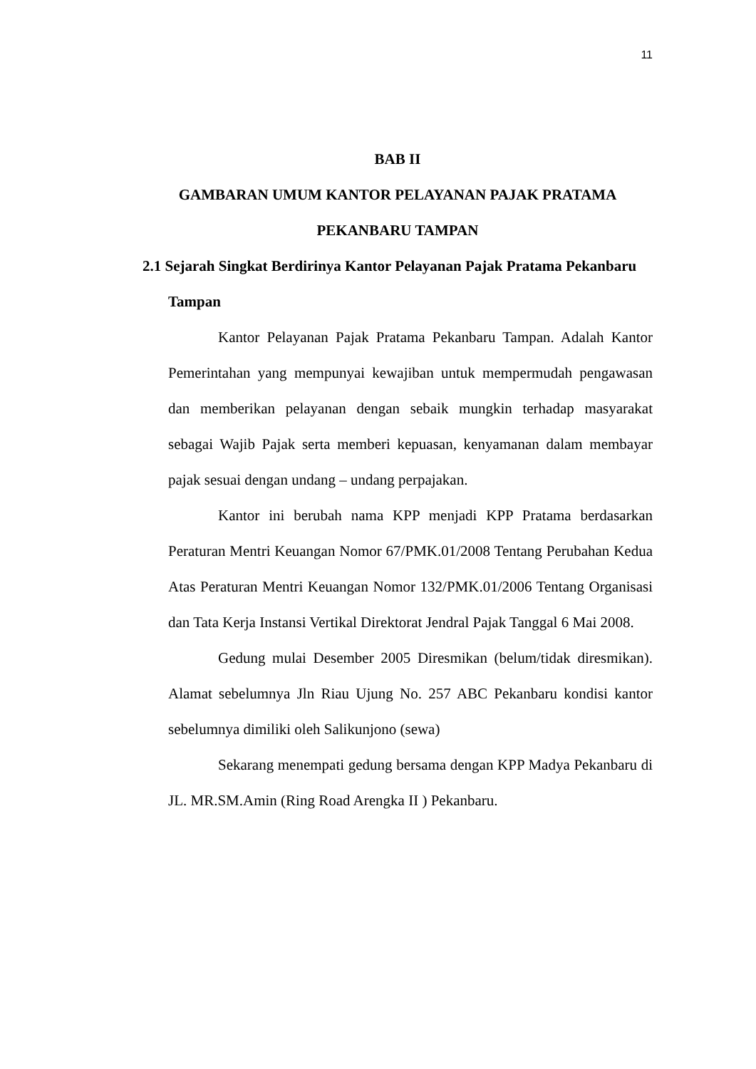11
BAB II
GAMBARAN UMUM KANTOR PELAYANAN PAJAK PRATAMA
PEKANBARU TAMPAN
2.1 Sejarah Singkat Berdirinya Kantor Pelayanan Pajak Pratama Pekanbaru Tampan
Kantor Pelayanan Pajak Pratama Pekanbaru Tampan. Adalah Kantor Pemerintahan yang mempunyai kewajiban untuk mempermudah pengawasan dan memberikan pelayanan dengan sebaik mungkin terhadap masyarakat sebagai Wajib Pajak serta memberi kepuasan, kenyamanan dalam membayar pajak sesuai dengan undang – undang perpajakan.
Kantor ini berubah nama KPP menjadi KPP Pratama berdasarkan Peraturan Mentri Keuangan Nomor 67/PMK.01/2008 Tentang Perubahan Kedua Atas Peraturan Mentri Keuangan Nomor 132/PMK.01/2006 Tentang Organisasi dan Tata Kerja Instansi Vertikal Direktorat Jendral Pajak Tanggal 6 Mai 2008.
Gedung mulai Desember 2005 Diresmikan (belum/tidak diresmikan). Alamat sebelumnya Jln Riau Ujung No. 257 ABC Pekanbaru kondisi kantor sebelumnya dimiliki oleh Salikunjono (sewa)
Sekarang menempati gedung bersama dengan KPP Madya Pekanbaru di JL. MR.SM.Amin (Ring Road Arengka II ) Pekanbaru.